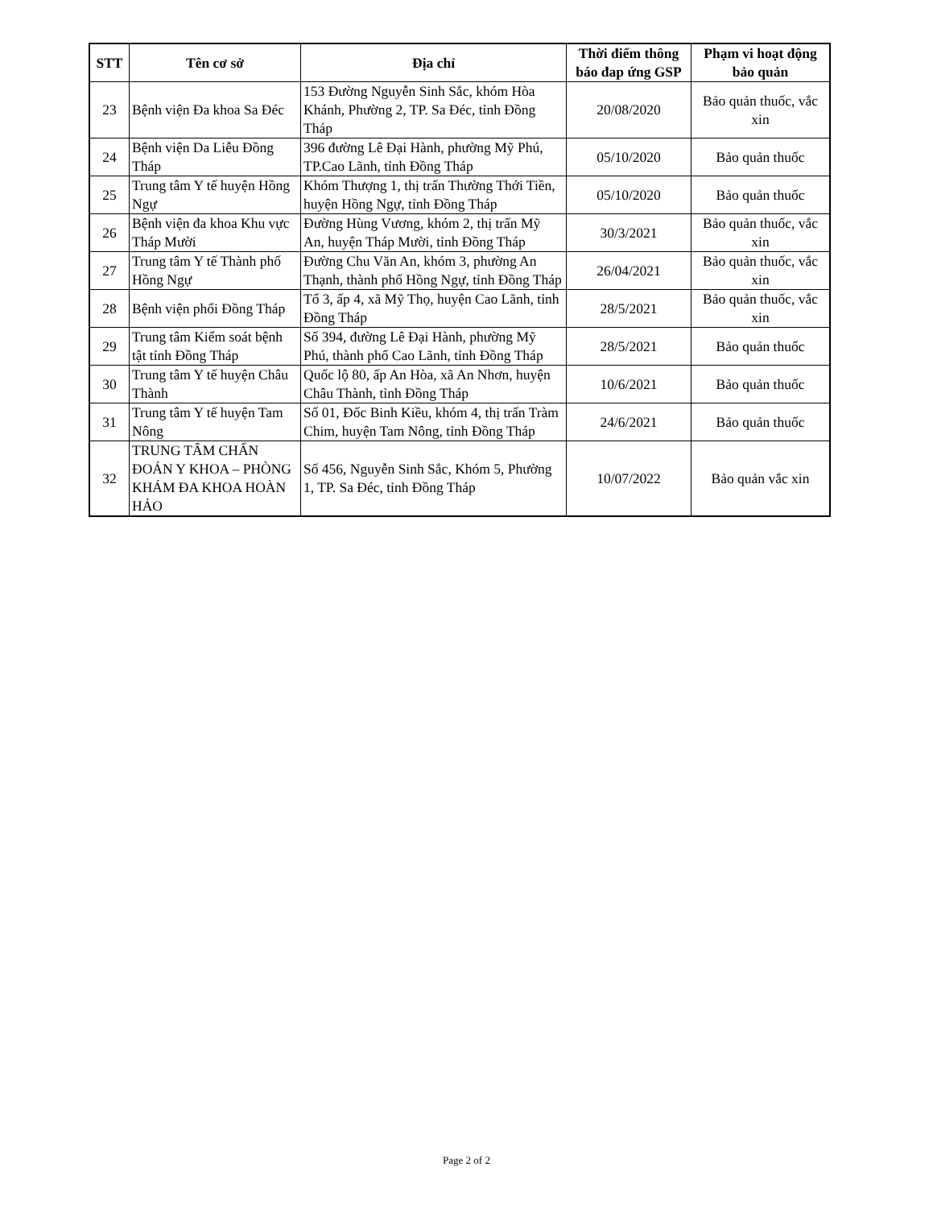| STT | Tên cơ sở | Địa chỉ | Thời điểm thông báo đap ứng GSP | Phạm vi hoạt động bảo quản |
| --- | --- | --- | --- | --- |
| 23 | Bệnh viện Đa khoa Sa Đéc | 153 Đường Nguyễn Sinh Sắc, khóm Hòa Khánh, Phường 2, TP. Sa Đéc, tỉnh Đồng Tháp | 20/08/2020 | Bảo quản thuốc, vắc xin |
| 24 | Bệnh viện Da Liễu Đồng Tháp | 396 đường Lê Đại Hành, phường Mỹ Phú, TP.Cao Lãnh, tỉnh Đồng Tháp | 05/10/2020 | Bảo quản thuốc |
| 25 | Trung tâm Y tế huyện Hồng Ngự | Khóm Thượng 1, thị trấn Thường Thới Tiền, huyện Hồng Ngự, tỉnh Đồng Tháp | 05/10/2020 | Bảo quản thuốc |
| 26 | Bệnh viện đa khoa Khu vực Tháp Mười | Đường Hùng Vương, khóm 2, thị trấn Mỹ An, huyện Tháp Mười, tỉnh Đồng Tháp | 30/3/2021 | Bảo quản thuốc, vắc xin |
| 27 | Trung tâm Y tế Thành phố Hồng Ngự | Đường Chu Văn An, khóm 3, phường An Thạnh, thành phố Hồng Ngự, tỉnh Đồng Tháp | 26/04/2021 | Bảo quản thuốc, vắc xin |
| 28 | Bệnh viện phổi Đồng Tháp | Tổ 3, ấp 4, xã Mỹ Thọ, huyện Cao Lãnh, tỉnh Đồng Tháp | 28/5/2021 | Bảo quản thuốc, vắc xin |
| 29 | Trung tâm Kiểm soát bệnh tật tỉnh Đồng Tháp | Số 394, đường Lê Đại Hành, phường Mỹ Phú, thành phố Cao Lãnh, tỉnh Đồng Tháp | 28/5/2021 | Bảo quản thuốc |
| 30 | Trung tâm Y tế huyện Châu Thành | Quốc lộ 80, ấp An Hòa, xã An Nhơn, huyện Châu Thành, tỉnh Đồng Tháp | 10/6/2021 | Bảo quản thuốc |
| 31 | Trung tâm Y tế huyện Tam Nông | Số 01, Đốc Binh Kiều, khóm 4, thị trấn Tràm Chim, huyện Tam Nông, tỉnh Đồng Tháp | 24/6/2021 | Bảo quản thuốc |
| 32 | TRUNG TÂM CHẨN ĐOÁN Y KHOA – PHÒNG KHÁM ĐA KHOA HOÀN HẢO | Số 456, Nguyễn Sinh Sắc, Khóm 5, Phường 1, TP. Sa Đéc, tỉnh Đồng Tháp | 10/07/2022 | Bảo quản vắc xin |
Page 2 of 2